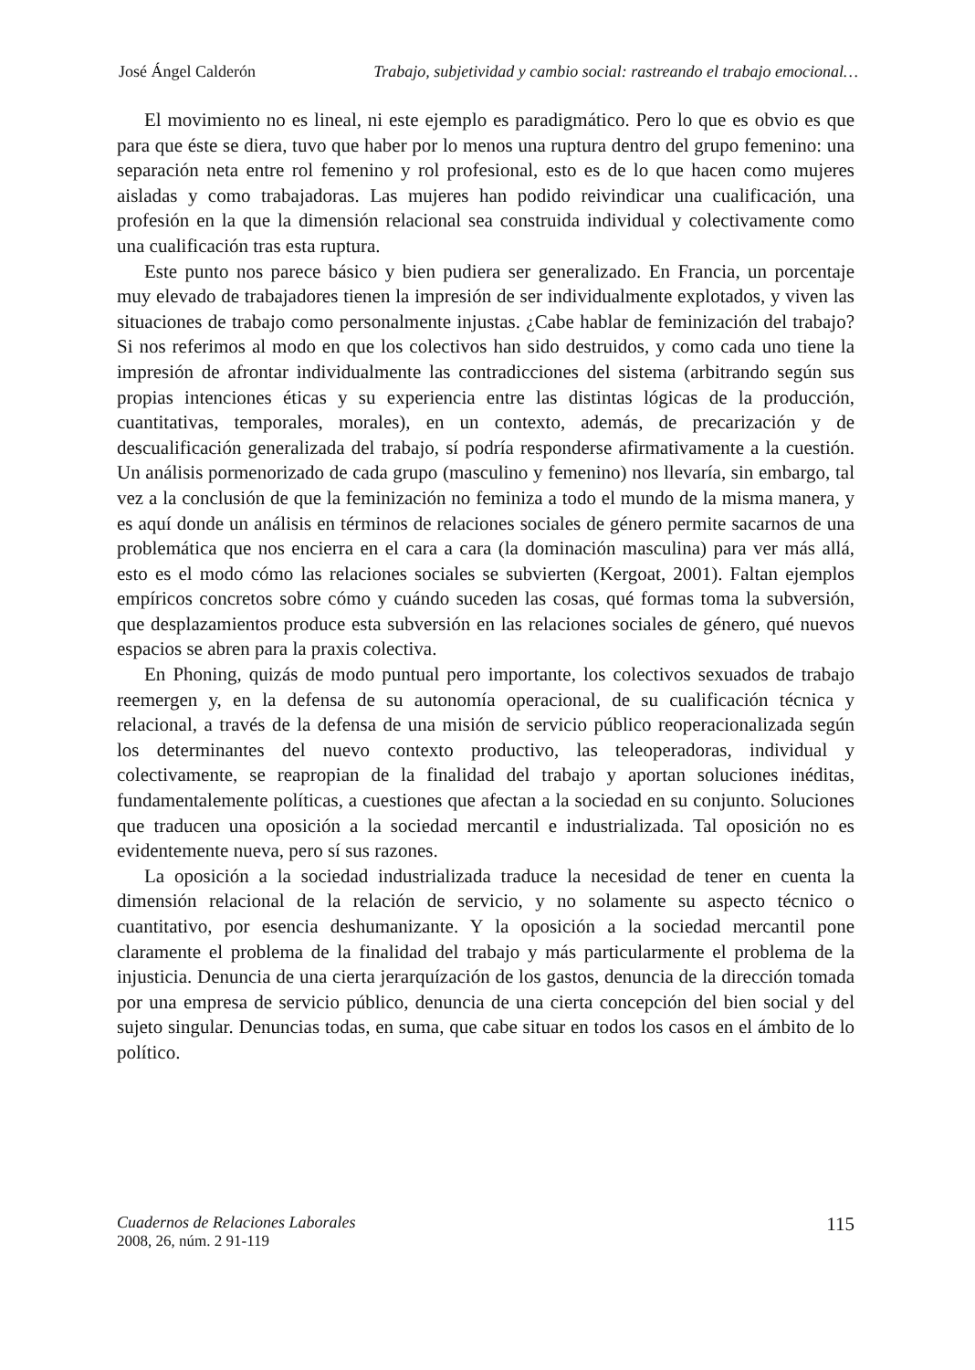José Ángel Calderón Trabajo, subjetividad y cambio social: rastreando el trabajo emocional…
El movimiento no es lineal, ni este ejemplo es paradigmático. Pero lo que es obvio es que para que éste se diera, tuvo que haber por lo menos una ruptura dentro del grupo femenino: una separación neta entre rol femenino y rol profesional, esto es de lo que hacen como mujeres aisladas y como trabajadoras. Las mujeres han podido reivindicar una cualificación, una profesión en la que la dimensión relacional sea construida individual y colectivamente como una cualificación tras esta ruptura.
Este punto nos parece básico y bien pudiera ser generalizado. En Francia, un porcentaje muy elevado de trabajadores tienen la impresión de ser individualmente explotados, y viven las situaciones de trabajo como personalmente injustas. ¿Cabe hablar de feminización del trabajo? Si nos referimos al modo en que los colectivos han sido destruidos, y como cada uno tiene la impresión de afrontar individualmente las contradicciones del sistema (arbitrando según sus propias intenciones éticas y su experiencia entre las distintas lógicas de la producción, cuantitativas, temporales, morales), en un contexto, además, de precarización y de descualificación generalizada del trabajo, sí podría responderse afirmativamente a la cuestión. Un análisis pormenorizado de cada grupo (masculino y femenino) nos llevaría, sin embargo, tal vez a la conclusión de que la feminización no feminiza a todo el mundo de la misma manera, y es aquí donde un análisis en términos de relaciones sociales de género permite sacarnos de una problemática que nos encierra en el cara a cara (la dominación masculina) para ver más allá, esto es el modo cómo las relaciones sociales se subvierten (Kergoat, 2001). Faltan ejemplos empíricos concretos sobre cómo y cuándo suceden las cosas, qué formas toma la subversión, que desplazamientos produce esta subversión en las relaciones sociales de género, qué nuevos espacios se abren para la praxis colectiva.
En Phoning, quizás de modo puntual pero importante, los colectivos sexuados de trabajo reemergen y, en la defensa de su autonomía operacional, de su cualificación técnica y relacional, a través de la defensa de una misión de servicio público reoperacionalizada según los determinantes del nuevo contexto productivo, las teleoperadoras, individual y colectivamente, se reapropian de la finalidad del trabajo y aportan soluciones inéditas, fundamentalemente políticas, a cuestiones que afectan a la sociedad en su conjunto. Soluciones que traducen una oposición a la sociedad mercantil e industrializada. Tal oposición no es evidentemente nueva, pero sí sus razones.
La oposición a la sociedad industrializada traduce la necesidad de tener en cuenta la dimensión relacional de la relación de servicio, y no solamente su aspecto técnico o cuantitativo, por esencia deshumanizante. Y la oposición a la sociedad mercantil pone claramente el problema de la finalidad del trabajo y más particularmente el problema de la injusticia. Denuncia de una cierta jerarquízación de los gastos, denuncia de la dirección tomada por una empresa de servicio público, denuncia de una cierta concepción del bien social y del sujeto singular. Denuncias todas, en suma, que cabe situar en todos los casos en el ámbito de lo político.
Cuadernos de Relaciones Laborales
2008, 26, núm. 2 91-119
115